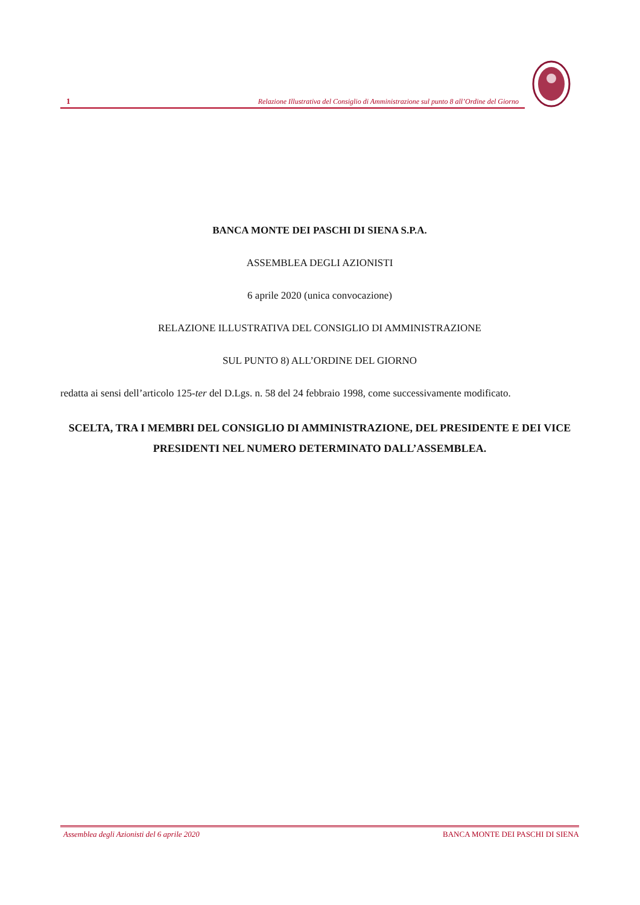1 Relazione Illustrativa del Consiglio di Amministrazione sul punto 8 all’Ordine del Giorno
BANCA MONTE DEI PASCHI DI SIENA S.P.A.
ASSEMBLEA DEGLI AZIONISTI
6 aprile 2020 (unica convocazione)
RELAZIONE ILLUSTRATIVA DEL CONSIGLIO DI AMMINISTRAZIONE
SUL PUNTO 8) ALL’ORDINE DEL GIORNO
redatta ai sensi dell’articolo 125-ter del D.Lgs. n. 58 del 24 febbraio 1998, come successivamente modificato.
SCELTA, TRA I MEMBRI DEL CONSIGLIO DI AMMINISTRAZIONE, DEL PRESIDENTE E DEI VICE PRESIDENTI NEL NUMERO DETERMINATO DALL’ASSEMBLEA.
Assemblea degli Azionisti del 6 aprile 2020 BANCA MONTE DEI PASCHI DI SIENA